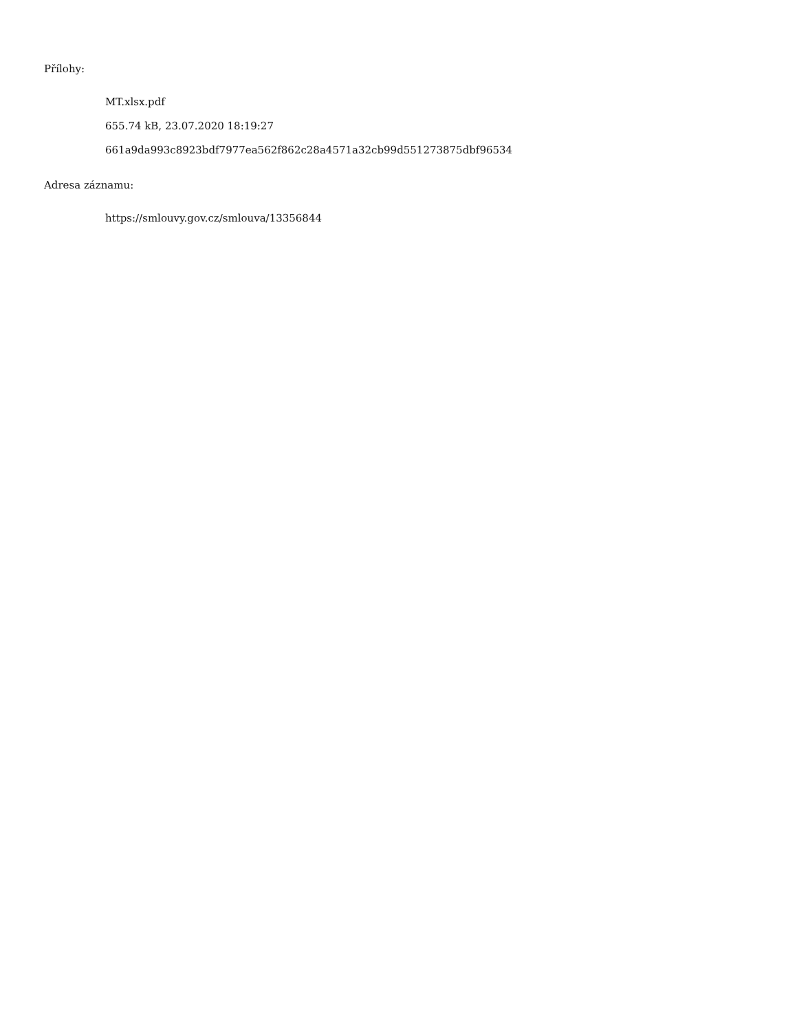Přílohy:
MT.xlsx.pdf
655.74 kB, 23.07.2020 18:19:27
661a9da993c8923bdf7977ea562f862c28a4571a32cb99d551273875dbf96534
Adresa záznamu:
https://smlouvy.gov.cz/smlouva/13356844